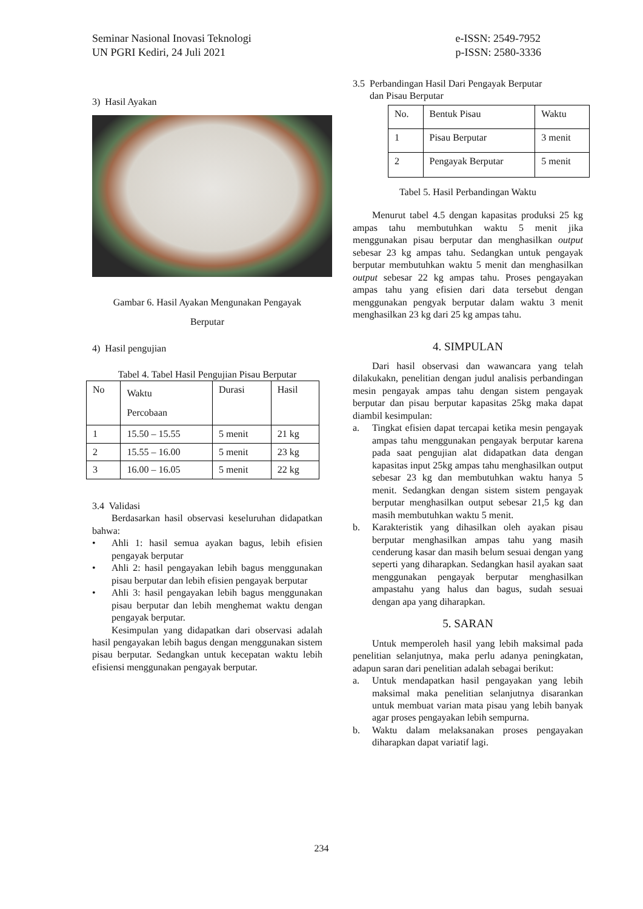Seminar Nasional Inovasi Teknologi
UN PGRI Kediri, 24 Juli 2021
e-ISSN: 2549-7952
p-ISSN: 2580-3336
3) Hasil Ayakan
Gambar 6. Hasil Ayakan Mengunakan Pengayak
Berputar
4) Hasil pengujian
Tabel 4. Tabel Hasil Pengujian Pisau Berputar
| No | Waktu Percobaan | Durasi | Hasil |
| 1 | 15.50 – 15.55 | 5 menit | 21 kg |
| 2 | 15.55 – 16.00 | 5 menit | 23 kg |
| 3 | 16.00 – 16.05 | 5 menit | 22 kg |
3.4 Validasi
Berdasarkan hasil observasi keseluruhan didapatkan bahwa:
• Ahli 1: hasil semua ayakan bagus, lebih efisien pengayak berputar
• Ahli 2: hasil pengayakan lebih bagus menggunakan pisau berputar dan lebih efisien pengayak berputar
• Ahli 3: hasil pengayakan lebih bagus menggunakan pisau berputar dan lebih menghemat waktu dengan pengayak berputar.
Kesimpulan yang didapatkan dari observasi adalah hasil pengayakan lebih bagus dengan menggunakan sistem pisau berputar. Sedangkan untuk kecepatan waktu lebih efisiensi menggunakan pengayak berputar.
3.5 Perbandingan Hasil Dari Pengayak Berputar
dan Pisau Berputar
| No. | Bentuk Pisau | Waktu |
| 1 | Pisau Berputar | 3 menit |
| 2 | Pengayak Berputar | 5 menit |
Tabel 5. Hasil Perbandingan Waktu
Menurut tabel 4.5 dengan kapasitas produksi 25 kg ampas tahu membutuhkan waktu 5 menit jika menggunakan pisau berputar dan menghasilkan output sebesar 23 kg ampas tahu. Sedangkan untuk pengayak berputar membutuhkan waktu 5 menit dan menghasilkan output sebesar 22 kg ampas tahu. Proses pengayakan ampas tahu yang efisien dari data tersebut dengan menggunakan pengyak berputar dalam waktu 3 menit menghasilkan 23 kg dari 25 kg ampas tahu.
4. SIMPULAN
Dari hasil observasi dan wawancara yang telah dilakukakn, penelitian dengan judul analisis perbandingan mesin pengayak ampas tahu dengan sistem pengayak berputar dan pisau berputar kapasitas 25kg maka dapat diambil kesimpulan:
a. Tingkat efisien dapat tercapai ketika mesin pengayak ampas tahu menggunakan pengayak berputar karena pada saat pengujian alat didapatkan data dengan kapasitas input 25kg ampas tahu menghasilkan output sebesar 23 kg dan membutuhkan waktu hanya 5 menit. Sedangkan dengan sistem sistem pengayak berputar menghasilkan output sebesar 21,5 kg dan masih membutuhkan waktu 5 menit.
b. Karakteristik yang dihasilkan oleh ayakan pisau berputar menghasilkan ampas tahu yang masih cenderung kasar dan masih belum sesuai dengan yang seperti yang diharapkan. Sedangkan hasil ayakan saat menggunakan pengayak berputar menghasilkan ampastahu yang halus dan bagus, sudah sesuai dengan apa yang diharapkan.
5. SARAN
Untuk memperoleh hasil yang lebih maksimal pada penelitian selanjutnya, maka perlu adanya peningkatan, adapun saran dari penelitian adalah sebagai berikut:
a. Untuk mendapatkan hasil pengayakan yang lebih maksimal maka penelitian selanjutnya disarankan untuk membuat varian mata pisau yang lebih banyak agar proses pengayakan lebih sempurna.
b. Waktu dalam melaksanakan proses pengayakan diharapkan dapat variatif lagi.
234